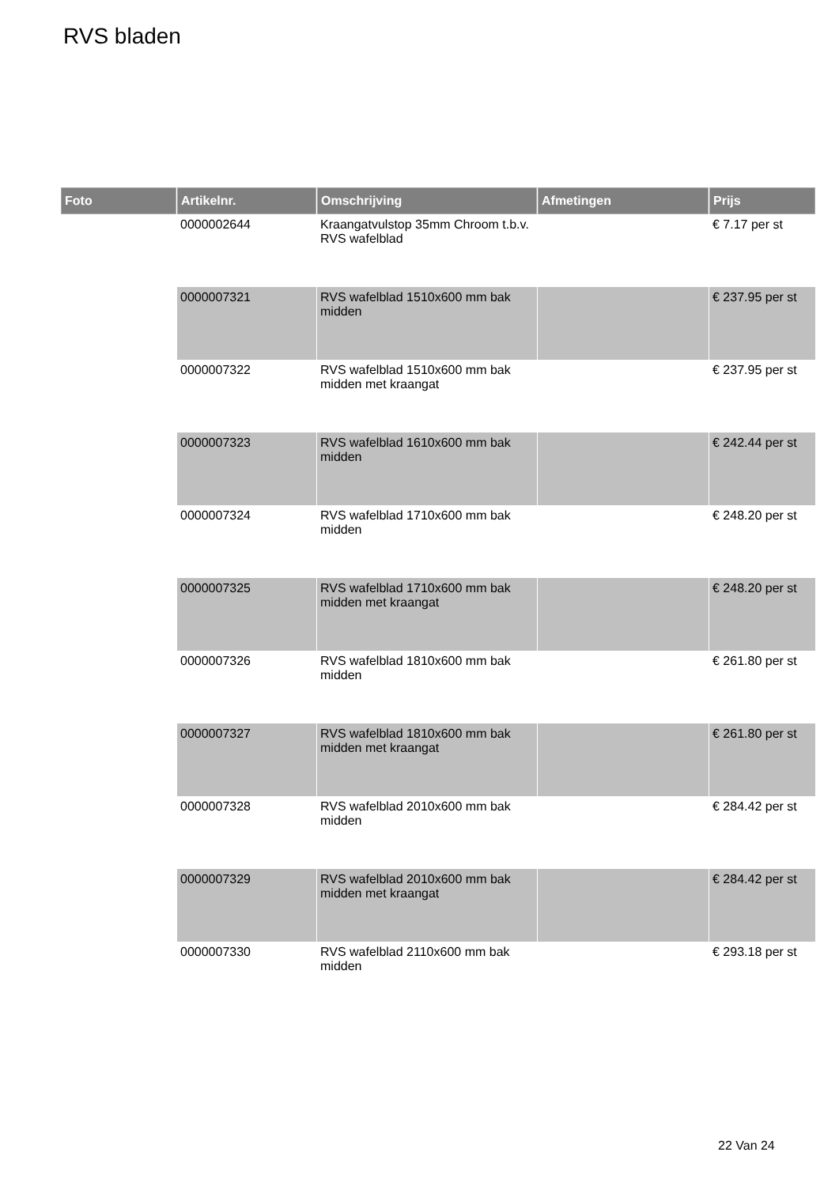RVS bladen
| Foto | Artikelnr. | Omschrijving | Afmetingen | Prijs |
| --- | --- | --- | --- | --- |
| | 0000002644 | Kraangatvulstop 35mm Chroom t.b.v. RVS wafelblad | | € 7.17 per st |
| | 0000007321 | RVS wafelblad 1510x600 mm bak midden | | € 237.95 per st |
| | 0000007322 | RVS wafelblad 1510x600 mm bak midden met kraangat | | € 237.95 per st |
| | 0000007323 | RVS wafelblad 1610x600 mm bak midden | | € 242.44 per st |
| | 0000007324 | RVS wafelblad 1710x600 mm bak midden | | € 248.20 per st |
| | 0000007325 | RVS wafelblad 1710x600 mm bak midden met kraangat | | € 248.20 per st |
| | 0000007326 | RVS wafelblad 1810x600 mm bak midden | | € 261.80 per st |
| | 0000007327 | RVS wafelblad 1810x600 mm bak midden met kraangat | | € 261.80 per st |
| | 0000007328 | RVS wafelblad 2010x600 mm bak midden | | € 284.42 per st |
| | 0000007329 | RVS wafelblad 2010x600 mm bak midden met kraangat | | € 284.42 per st |
| | 0000007330 | RVS wafelblad 2110x600 mm bak midden | | € 293.18 per st |
22 Van 24